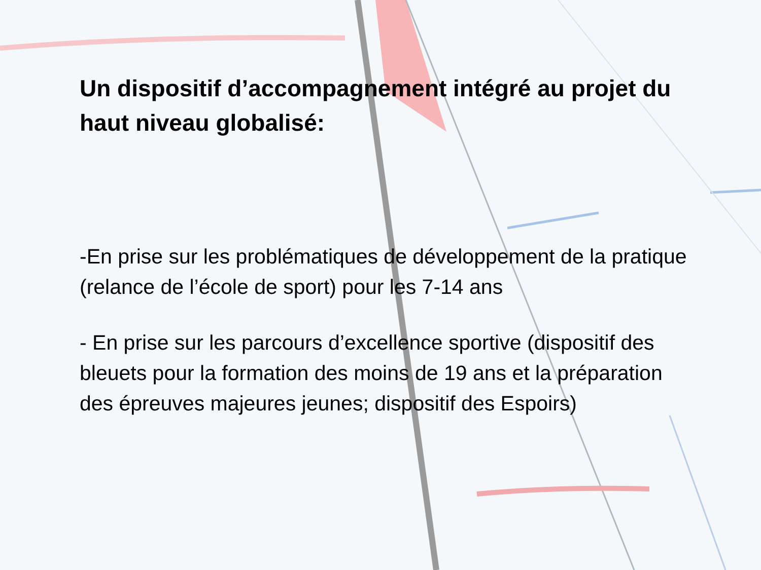Un dispositif d’accompagnement intégré au projet du haut niveau globalisé:
-En prise sur les problématiques de développement de la pratique (relance de l’école de sport) pour les 7-14 ans
- En prise sur les parcours d’excellence sportive (dispositif des bleuets pour la formation des moins de 19 ans et la préparation des épreuves majeures jeunes; dispositif des Espoirs)